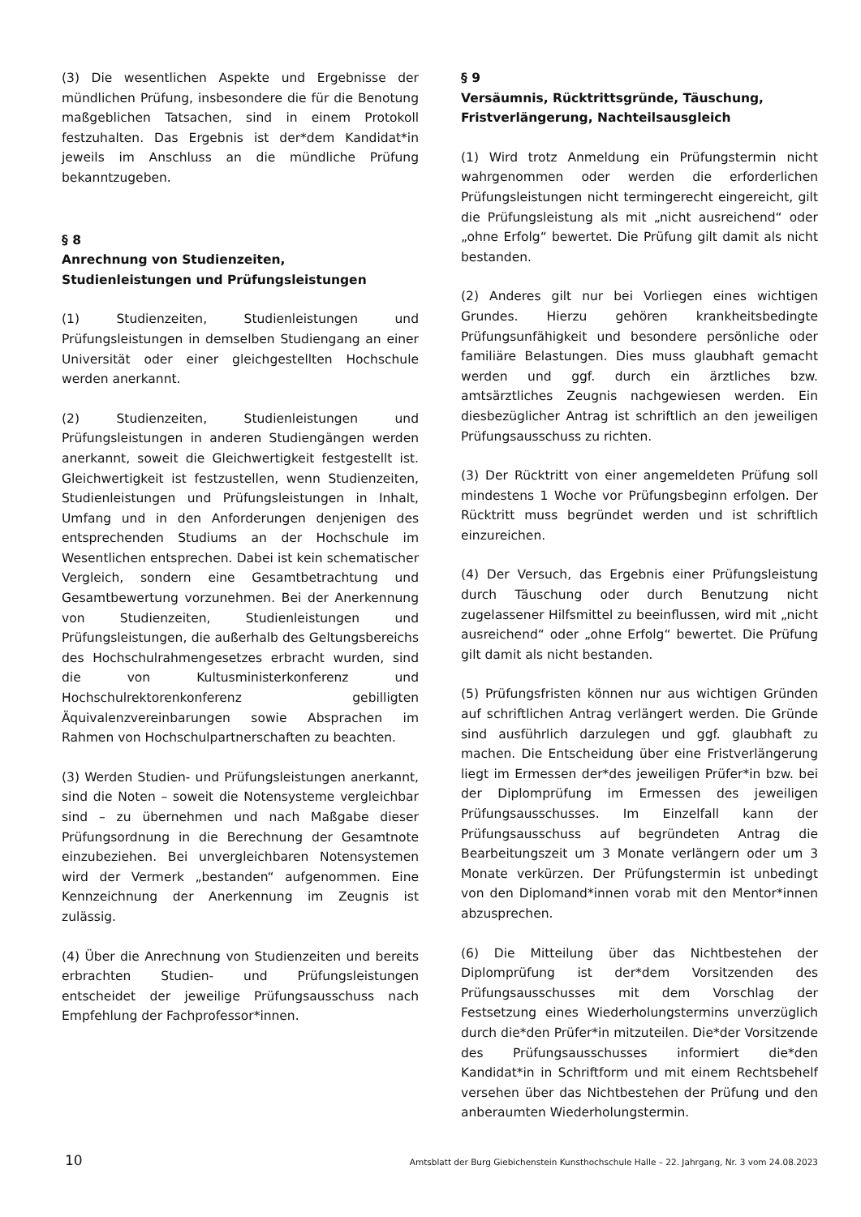(3) Die wesentlichen Aspekte und Ergebnisse der mündlichen Prüfung, insbesondere die für die Benotung maßgeblichen Tatsachen, sind in einem Protokoll festzuhalten. Das Ergebnis ist der*dem Kandidat*in jeweils im Anschluss an die mündliche Prüfung bekanntzugeben.
§ 8
Anrechnung von Studienzeiten, Studienleistungen und Prüfungsleistungen
(1) Studienzeiten, Studienleistungen und Prüfungsleistungen in demselben Studiengang an einer Universität oder einer gleichgestellten Hochschule werden anerkannt.
(2) Studienzeiten, Studienleistungen und Prüfungsleistungen in anderen Studiengängen werden anerkannt, soweit die Gleichwertigkeit festgestellt ist. Gleichwertigkeit ist festzustellen, wenn Studienzeiten, Studienleistungen und Prüfungsleistungen in Inhalt, Umfang und in den Anforderungen denjenigen des entsprechenden Studiums an der Hochschule im Wesentlichen entsprechen. Dabei ist kein schematischer Vergleich, sondern eine Gesamtbetrachtung und Gesamtbewertung vorzunehmen. Bei der Anerkennung von Studienzeiten, Studienleistungen und Prüfungsleistungen, die außerhalb des Geltungsbereichs des Hochschulrahmengesetzes erbracht wurden, sind die von Kultusministerkonferenz und Hochschulrektorenkonferenz gebilligten Äquivalenzvereinbarungen sowie Absprachen im Rahmen von Hochschulpartnerschaften zu beachten.
(3) Werden Studien- und Prüfungsleistungen anerkannt, sind die Noten – soweit die Notensysteme vergleichbar sind – zu übernehmen und nach Maßgabe dieser Prüfungsordnung in die Berechnung der Gesamtnote einzubeziehen. Bei unvergleichbaren Notensystemen wird der Vermerk „bestanden“ aufgenommen. Eine Kennzeichnung der Anerkennung im Zeugnis ist zulässig.
(4) Über die Anrechnung von Studienzeiten und bereits erbrachten Studien- und Prüfungsleistungen entscheidet der jeweilige Prüfungsausschuss nach Empfehlung der Fachprofessor*innen.
§ 9
Versäumnis, Rücktrittsgründe, Täuschung, Fristverlängerung, Nachteilsausgleich
(1) Wird trotz Anmeldung ein Prüfungstermin nicht wahrgenommen oder werden die erforderlichen Prüfungsleistungen nicht termingerecht eingereicht, gilt die Prüfungsleistung als mit „nicht ausreichend“ oder „ohne Erfolg“ bewertet. Die Prüfung gilt damit als nicht bestanden.
(2) Anderes gilt nur bei Vorliegen eines wichtigen Grundes. Hierzu gehören krankheitsbedingte Prüfungsunfähigkeit und besondere persönliche oder familiäre Belastungen. Dies muss glaubhaft gemacht werden und ggf. durch ein ärztliches bzw. amtsärztliches Zeugnis nachgewiesen werden. Ein diesbezüglicher Antrag ist schriftlich an den jeweiligen Prüfungsausschuss zu richten.
(3) Der Rücktritt von einer angemeldeten Prüfung soll mindestens 1 Woche vor Prüfungsbeginn erfolgen. Der Rücktritt muss begründet werden und ist schriftlich einzureichen.
(4) Der Versuch, das Ergebnis einer Prüfungsleistung durch Täuschung oder durch Benutzung nicht zugelassener Hilfsmittel zu beeinflussen, wird mit „nicht ausreichend“ oder „ohne Erfolg“ bewertet. Die Prüfung gilt damit als nicht bestanden.
(5) Prüfungsfristen können nur aus wichtigen Gründen auf schriftlichen Antrag verlängert werden. Die Gründe sind ausführlich darzulegen und ggf. glaubhaft zu machen. Die Entscheidung über eine Fristverlängerung liegt im Ermessen der*des jeweiligen Prüfer*in bzw. bei der Diplomprüfung im Ermessen des jeweiligen Prüfungsausschusses. Im Einzelfall kann der Prüfungsausschuss auf begründeten Antrag die Bearbeitungszeit um 3 Monate verlängern oder um 3 Monate verkürzen. Der Prüfungstermin ist unbedingt von den Diplomand*innen vorab mit den Mentor*innen abzusprechen.
(6) Die Mitteilung über das Nichtbestehen der Diplomprüfung ist der*dem Vorsitzenden des Prüfungsausschusses mit dem Vorschlag der Festsetzung eines Wiederholungstermins unverzüglich durch die*den Prüfer*in mitzuteilen. Die*der Vorsitzende des Prüfungsausschusses informiert die*den Kandidat*in in Schriftform und mit einem Rechtsbehelf versehen über das Nichtbestehen der Prüfung und den anberaumten Wiederholungstermin.
10 Amtsblatt der Burg Giebichenstein Kunsthochschule Halle – 22. Jahrgang, Nr. 3 vom 24.08.2023